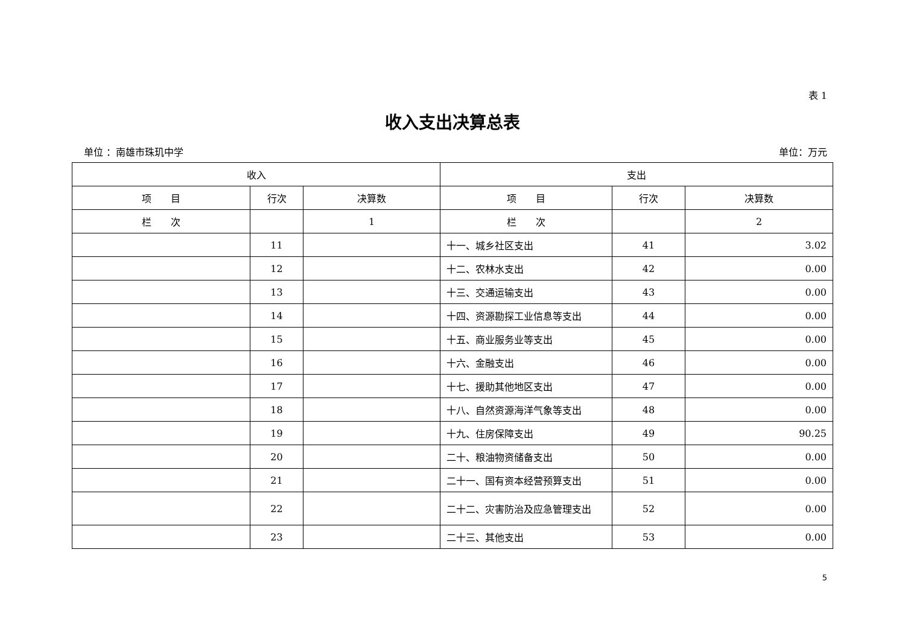表 1
收入支出决算总表
单位 ：南雄市珠玑中学 单位：万元
| 收入 | | | 支出 | | |
| --- | --- | --- | --- | --- | --- |
| 项 目 | 行次 | 决算数 | 项 目 | 行次 | 决算数 |
| 栏 次 | | 1 | 栏 次 | | 2 |
| | 11 | | 十一、城乡社区支出 | 41 | 3.02 |
| | 12 | | 十二、农林水支出 | 42 | 0.00 |
| | 13 | | 十三、交通运输支出 | 43 | 0.00 |
| | 14 | | 十四、资源勘探工业信息等支出 | 44 | 0.00 |
| | 15 | | 十五、商业服务业等支出 | 45 | 0.00 |
| | 16 | | 十六、金融支出 | 46 | 0.00 |
| | 17 | | 十七、援助其他地区支出 | 47 | 0.00 |
| | 18 | | 十八、自然资源海洋气象等支出 | 48 | 0.00 |
| | 19 | | 十九、住房保障支出 | 49 | 90.25 |
| | 20 | | 二十、粮油物资储备支出 | 50 | 0.00 |
| | 21 | | 二十一、国有资本经营预算支出 | 51 | 0.00 |
| | 22 | | 二十二、灾害防治及应急管理支出 | 52 | 0.00 |
| | 23 | | 二十三、其他支出 | 53 | 0.00 |
5